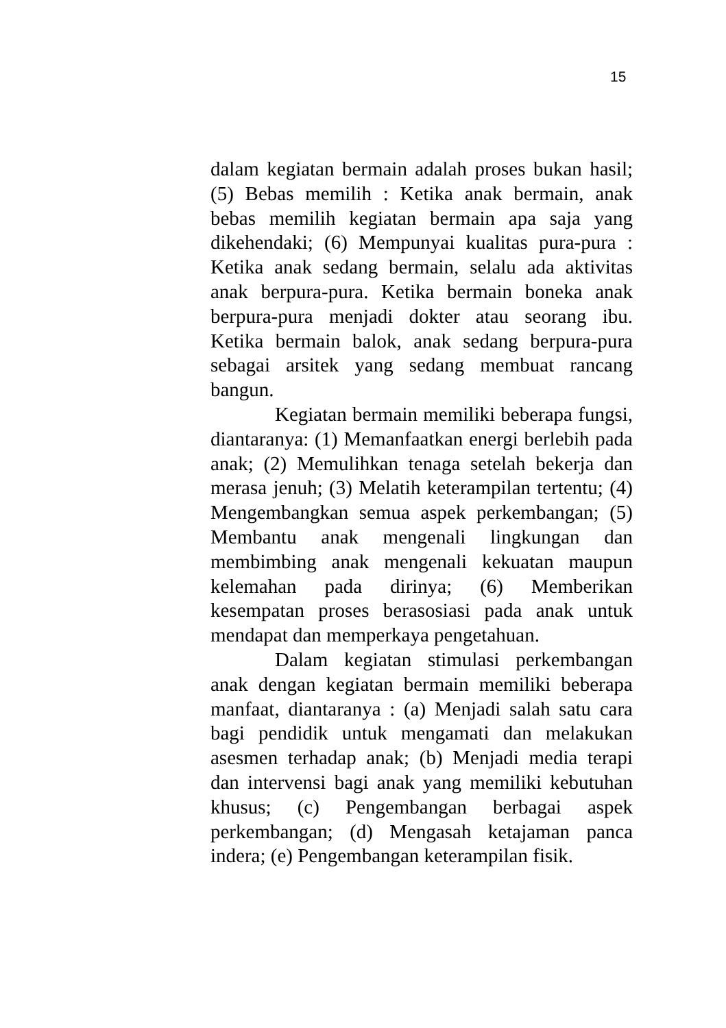15
dalam kegiatan bermain adalah proses bukan hasil; (5) Bebas memilih : Ketika anak bermain, anak bebas memilih kegiatan bermain apa saja yang dikehendaki; (6) Mempunyai kualitas pura-pura : Ketika anak sedang bermain, selalu ada aktivitas anak berpura-pura. Ketika bermain boneka anak berpura-pura menjadi dokter atau seorang ibu. Ketika bermain balok, anak sedang berpura-pura sebagai arsitek yang sedang membuat rancang bangun.
Kegiatan bermain memiliki beberapa fungsi, diantaranya: (1) Memanfaatkan energi berlebih pada anak; (2) Memulihkan tenaga setelah bekerja dan merasa jenuh; (3) Melatih keterampilan tertentu; (4) Mengembangkan semua aspek perkembangan; (5) Membantu anak mengenali lingkungan dan membimbing anak mengenali kekuatan maupun kelemahan pada dirinya; (6) Memberikan kesempatan proses berasosiasi pada anak untuk mendapat dan memperkaya pengetahuan.
Dalam kegiatan stimulasi perkembangan anak dengan kegiatan bermain memiliki beberapa manfaat, diantaranya : (a) Menjadi salah satu cara bagi pendidik untuk mengamati dan melakukan asesmen terhadap anak; (b) Menjadi media terapi dan intervensi bagi anak yang memiliki kebutuhan khusus; (c) Pengembangan berbagai aspek perkembangan; (d) Mengasah ketajaman panca indera; (e) Pengembangan keterampilan fisik.